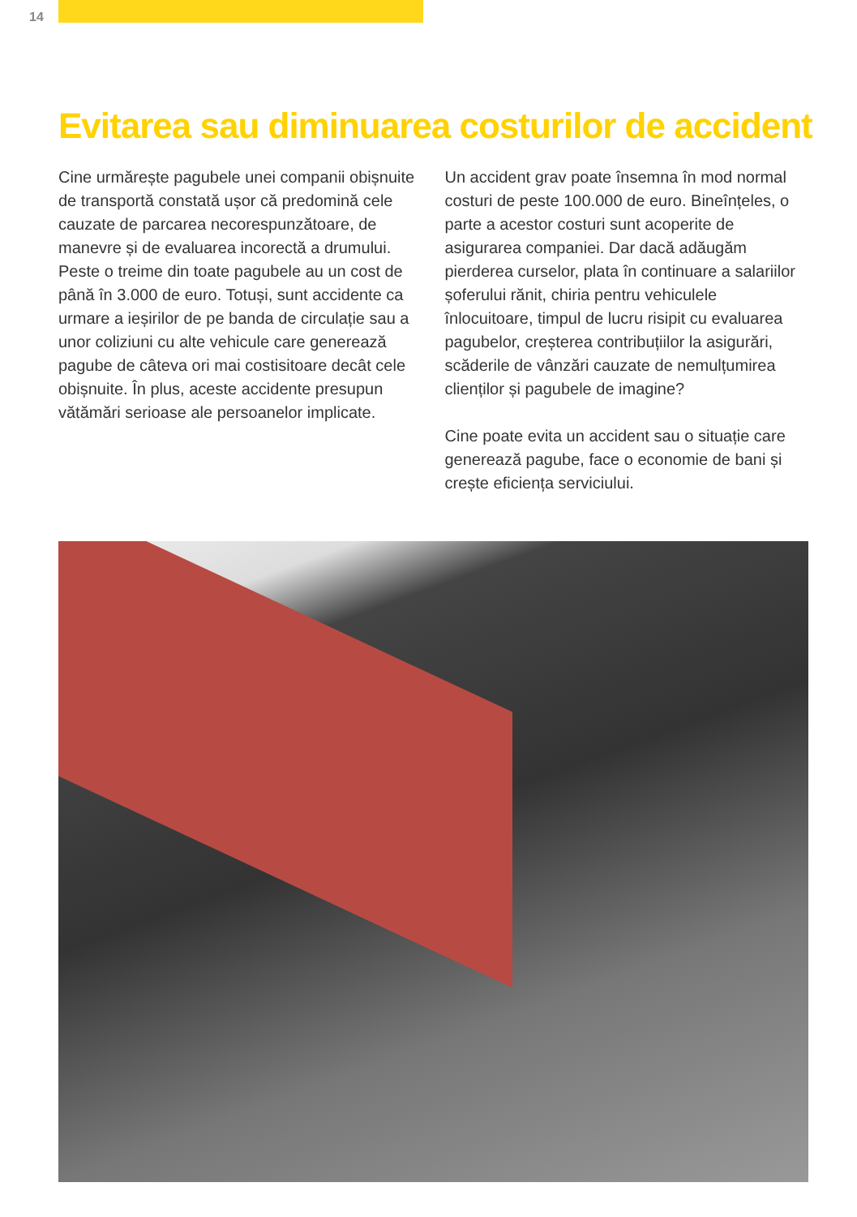14
Evitarea sau diminuarea costurilor de accident
Cine urmărește pagubele unei companii obișnuite de transportă constată ușor că predomină cele cauzate de parcarea necorespunzătoare, de manevre și de evaluarea incorectă a drumului. Peste o treime din toate pagubele au un cost de până în 3.000 de euro. Totuși, sunt accidente ca urmare a ieșirilor de pe banda de circulație sau a unor coliziuni cu alte vehicule care generează pagube de câteva ori mai costisitoare decât cele obișnuite. În plus, aceste accidente presupun vătămări serioase ale persoanelor implicate.
Un accident grav poate însemna în mod normal costuri de peste 100.000 de euro. Bineînțeles, o parte a acestor costuri sunt acoperite de asigurarea companiei. Dar dacă adăugăm pierderea curselor, plata în continuare a salariilor șoferului rănit, chiria pentru vehiculele înlocuitoare, timpul de lucru risipit cu evaluarea pagubelor, creșterea contribuțiilor la asigurări, scăderile de vânzări cauzate de nemulțumirea clienților și pagubele de imagine?
Cine poate evita un accident sau o situație care generează pagube, face o economie de bani și crește eficiența serviciului.